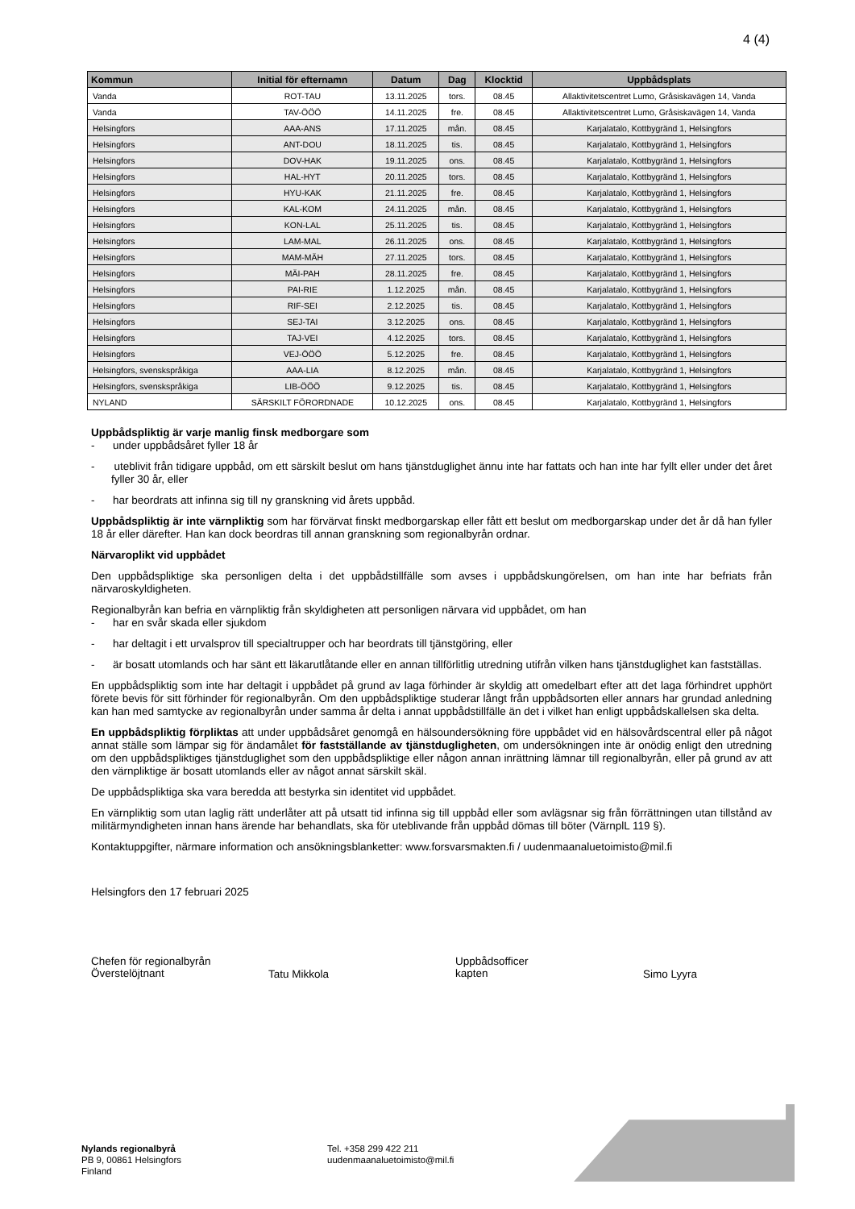4 (4)
| Kommun | Initial för efternamn | Datum | Dag | Klocktid | Uppbådsplats |
| --- | --- | --- | --- | --- | --- |
| Vanda | ROT-TAU | 13.11.2025 | tors. | 08.45 | Allaktivitetscentret Lumo, Gråsiskavägen 14, Vanda |
| Vanda | TAV-ÖÖÖ | 14.11.2025 | fre. | 08.45 | Allaktivitetscentret Lumo, Gråsiskavägen 14, Vanda |
| Helsingfors | AAA-ANS | 17.11.2025 | mån. | 08.45 | Karjalatalo, Kottbygränd 1, Helsingfors |
| Helsingfors | ANT-DOU | 18.11.2025 | tis. | 08.45 | Karjalatalo, Kottbygränd 1, Helsingfors |
| Helsingfors | DOV-HAK | 19.11.2025 | ons. | 08.45 | Karjalatalo, Kottbygränd 1, Helsingfors |
| Helsingfors | HAL-HYT | 20.11.2025 | tors. | 08.45 | Karjalatalo, Kottbygränd 1, Helsingfors |
| Helsingfors | HYU-KAK | 21.11.2025 | fre. | 08.45 | Karjalatalo, Kottbygränd 1, Helsingfors |
| Helsingfors | KAL-KOM | 24.11.2025 | mån. | 08.45 | Karjalatalo, Kottbygränd 1, Helsingfors |
| Helsingfors | KON-LAL | 25.11.2025 | tis. | 08.45 | Karjalatalo, Kottbygränd 1, Helsingfors |
| Helsingfors | LAM-MAL | 26.11.2025 | ons. | 08.45 | Karjalatalo, Kottbygränd 1, Helsingfors |
| Helsingfors | MAM-MÄH | 27.11.2025 | tors. | 08.45 | Karjalatalo, Kottbygränd 1, Helsingfors |
| Helsingfors | MÄI-PAH | 28.11.2025 | fre. | 08.45 | Karjalatalo, Kottbygränd 1, Helsingfors |
| Helsingfors | PAI-RIE | 1.12.2025 | mån. | 08.45 | Karjalatalo, Kottbygränd 1, Helsingfors |
| Helsingfors | RIF-SEI | 2.12.2025 | tis. | 08.45 | Karjalatalo, Kottbygränd 1, Helsingfors |
| Helsingfors | SEJ-TAI | 3.12.2025 | ons. | 08.45 | Karjalatalo, Kottbygränd 1, Helsingfors |
| Helsingfors | TAJ-VEI | 4.12.2025 | tors. | 08.45 | Karjalatalo, Kottbygränd 1, Helsingfors |
| Helsingfors | VEJ-ÖÖÖ | 5.12.2025 | fre. | 08.45 | Karjalatalo, Kottbygränd 1, Helsingfors |
| Helsingfors, svenskspråkiga | AAA-LIA | 8.12.2025 | mån. | 08.45 | Karjalatalo, Kottbygränd 1, Helsingfors |
| Helsingfors, svenskspråkiga | LIB-ÖÖÖ | 9.12.2025 | tis. | 08.45 | Karjalatalo, Kottbygränd 1, Helsingfors |
| NYLAND | SÄRSKILT FÖRORDNADE | 10.12.2025 | ons. | 08.45 | Karjalatalo, Kottbygränd 1, Helsingfors |
Uppbådspliktig är varje manlig finsk medborgare som
- under uppbådsåret fyller 18 år
- uteblivit från tidigare uppbåd, om ett särskilt beslut om hans tjänstduglighet ännu inte har fattats och han inte har fyllt eller under det året fyller 30 år, eller
- har beordrats att infinna sig till ny granskning vid årets uppbåd.
Uppbådspliktig är inte värnpliktig som har förvärvat finskt medborgarskap eller fått ett beslut om medborgarskap under det år då han fyller 18 år eller därefter. Han kan dock beordras till annan granskning som regionalbyrån ordnar.
Närvaroplikt vid uppbådet
Den uppbådspliktige ska personligen delta i det uppbådstillfälle som avses i uppbådskungörelsen, om han inte har befriats från närvaroskyldigheten.
Regionalbyrån kan befria en värnpliktig från skyldigheten att personligen närvara vid uppbådet, om han
- har en svår skada eller sjukdom
- har deltagit i ett urvalsprov till specialtrupper och har beordrats till tjänstgöring, eller
- är bosatt utomlands och har sänt ett läkarutlåtande eller en annan tillförlitlig utredning utifrån vilken hans tjänstduglighet kan fastställas.
En uppbådspliktig som inte har deltagit i uppbådet på grund av laga förhinder är skyldig att omedelbart efter att det laga förhindret upphört förete bevis för sitt förhinder för regionalbyrån. Om den uppbådspliktige studerar långt från uppbådsorten eller annars har grundad anledning kan han med samtycke av regionalbyrån under samma år delta i annat uppbådstillfälle än det i vilket han enligt uppbådskallelsen ska delta.
En uppbådspliktig förpliktas att under uppbådsåret genomgå en hälsoundersökning före uppbådet vid en hälsovårdscentral eller på något annat ställe som lämpar sig för ändamålet för fastställande av tjänstdugligheten, om undersökningen inte är onödig enligt den utredning om den uppbådspliktiges tjänstduglighet som den uppbådspliktige eller någon annan inrättning lämnar till regionalbyrån, eller på grund av att den värnpliktige är bosatt utomlands eller av något annat särskilt skäl.
De uppbådspliktiga ska vara beredda att bestyrka sin identitet vid uppbådet.
En värnpliktig som utan laglig rätt underlåter att på utsatt tid infinna sig till uppbåd eller som avlägsnar sig från förrättningen utan tillstånd av militärmyndigheten innan hans ärende har behandlats, ska för uteblivande från uppbåd dömas till böter (VärnplL 119 §).
Kontaktuppgifter, närmare information och ansökningsblanketter: www.forsvarsmakten.fi / uudenmaanaluetoimisto@mil.fi
Helsingfors den 17 februari 2025
Chefen för regionalbyrån
Överstelöjtnant
Tatu Mikkola
Uppbådsofficer
kapten
Simo Lyyra
Nylands regionalbyrå
PB 9, 00861 Helsingfors
Finland
Tel. +358 299 422 211
uudenmaanaluetoimisto@mil.fi